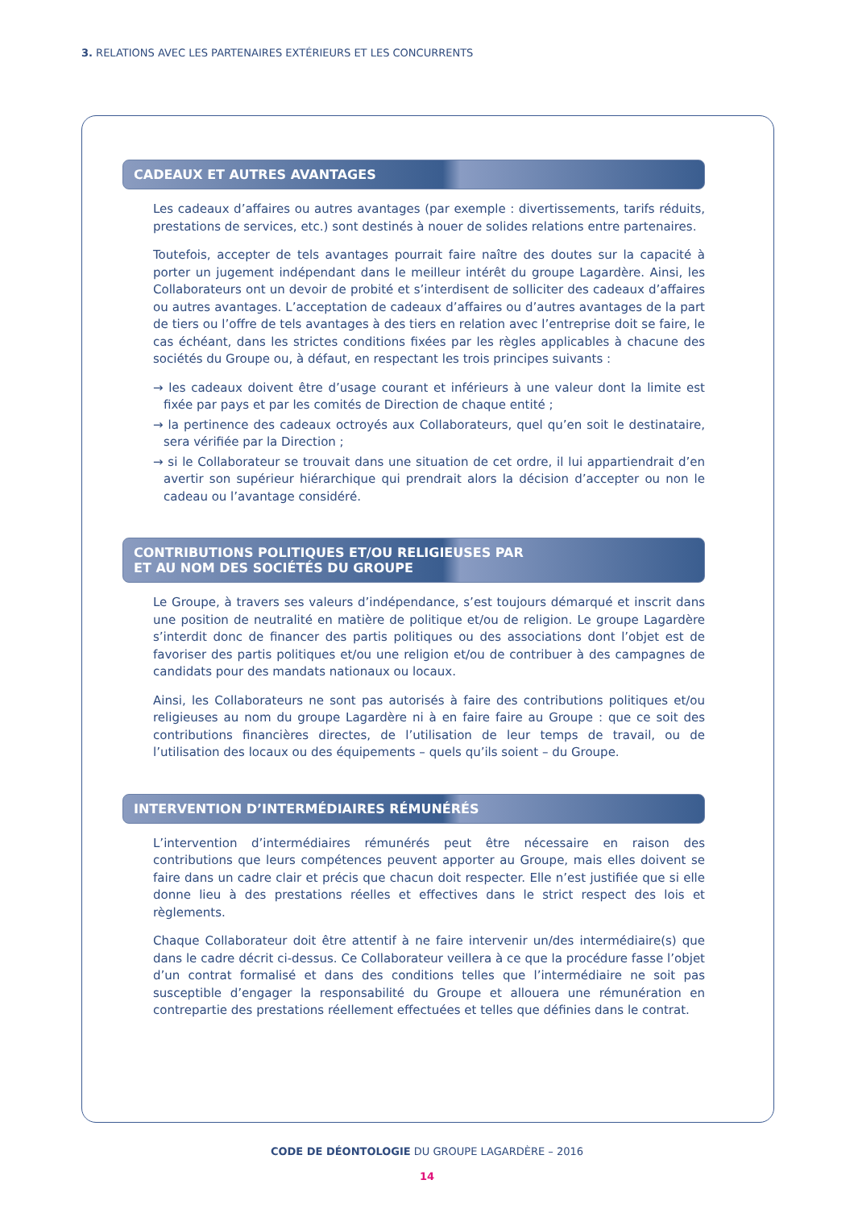3. RELATIONS AVEC LES PARTENAIRES EXTÉRIEURS ET LES CONCURRENTS
CADEAUX ET AUTRES AVANTAGES
Les cadeaux d’affaires ou autres avantages (par exemple : divertissements, tarifs réduits, prestations de services, etc.) sont destinés à nouer de solides relations entre partenaires.
Toutefois, accepter de tels avantages pourrait faire naître des doutes sur la capacité à porter un jugement indépendant dans le meilleur intérêt du groupe Lagardère. Ainsi, les Collaborateurs ont un devoir de probité et s’interdisent de solliciter des cadeaux d’affaires ou autres avantages. L’acceptation de cadeaux d’affaires ou d’autres avantages de la part de tiers ou l’offre de tels avantages à des tiers en relation avec l’entreprise doit se faire, le cas échéant, dans les strictes conditions fixées par les règles applicables à chacune des sociétés du Groupe ou, à défaut, en respectant les trois principes suivants :
→ les cadeaux doivent être d’usage courant et inférieurs à une valeur dont la limite est fixée par pays et par les comités de Direction de chaque entité ;
→ la pertinence des cadeaux octroyés aux Collaborateurs, quel qu’en soit le destinataire, sera vérifiée par la Direction ;
→ si le Collaborateur se trouvait dans une situation de cet ordre, il lui appartiendrait d’en avertir son supérieur hiérarchique qui prendrait alors la décision d’accepter ou non le cadeau ou l’avantage considéré.
CONTRIBUTIONS POLITIQUES ET/OU RELIGIEUSES PAR
ET AU NOM DES SOCIÉTÉS DU GROUPE
Le Groupe, à travers ses valeurs d’indépendance, s’est toujours démarqué et inscrit dans une position de neutralité en matière de politique et/ou de religion. Le groupe Lagardère s’interdit donc de financer des partis politiques ou des associations dont l’objet est de favoriser des partis politiques et/ou une religion et/ou de contribuer à des campagnes de candidats pour des mandats nationaux ou locaux.
Ainsi, les Collaborateurs ne sont pas autorisés à faire des contributions politiques et/ou religieuses au nom du groupe Lagardère ni à en faire faire au Groupe : que ce soit des contributions financières directes, de l’utilisation de leur temps de travail, ou de l’utilisation des locaux ou des équipements – quels qu’ils soient – du Groupe.
INTERVENTION D’INTERMÉDIAIRES RÉMUNÉRÉS
L’intervention d’intermédiaires rémunérés peut être nécessaire en raison des contributions que leurs compétences peuvent apporter au Groupe, mais elles doivent se faire dans un cadre clair et précis que chacun doit respecter. Elle n’est justifiée que si elle donne lieu à des prestations réelles et effectives dans le strict respect des lois et règlements.
Chaque Collaborateur doit être attentif à ne faire intervenir un/des intermédiaire(s) que dans le cadre décrit ci-dessus. Ce Collaborateur veillera à ce que la procédure fasse l’objet d’un contrat formalisé et dans des conditions telles que l’intermédiaire ne soit pas susceptible d’engager la responsabilité du Groupe et allouera une rémunération en contrepartie des prestations réellement effectuées et telles que définies dans le contrat.
CODE DE DÉONTOLOGIE DU GROUPE LAGARDÈRE – 2016
14